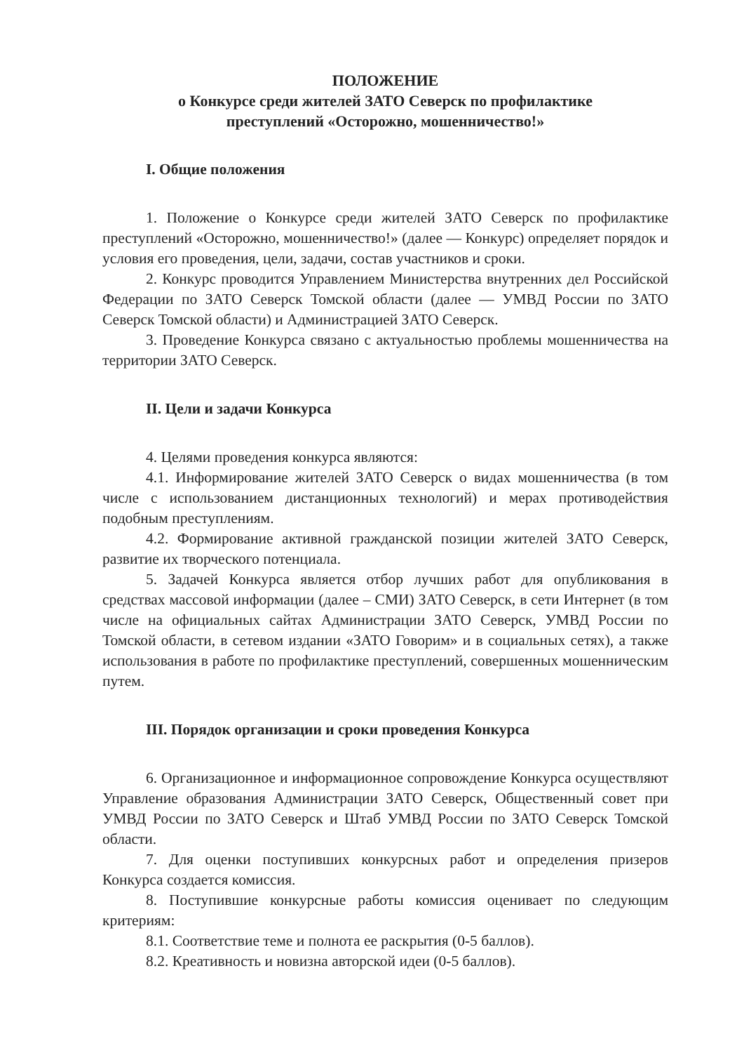ПОЛОЖЕНИЕ
о Конкурсе среди жителей ЗАТО Северск по профилактике
преступлений «Осторожно, мошенничество!»
I. Общие положения
1. Положение о Конкурсе среди жителей ЗАТО Северск по профилактике преступлений «Осторожно, мошенничество!» (далее — Конкурс) определяет порядок и условия его проведения, цели, задачи, состав участников и сроки.
2. Конкурс проводится Управлением Министерства внутренних дел Российской Федерации по ЗАТО Северск Томской области (далее — УМВД России по ЗАТО Северск Томской области) и Администрацией ЗАТО Северск.
3. Проведение Конкурса связано с актуальностью проблемы мошенничества на территории ЗАТО Северск.
II. Цели и задачи Конкурса
4. Целями проведения конкурса являются:
4.1. Информирование жителей ЗАТО Северск о видах мошенничества (в том числе с использованием дистанционных технологий) и мерах противодействия подобным преступлениям.
4.2. Формирование активной гражданской позиции жителей ЗАТО Северск, развитие их творческого потенциала.
5. Задачей Конкурса является отбор лучших работ для опубликования в средствах массовой информации (далее – СМИ) ЗАТО Северск, в сети Интернет (в том числе на официальных сайтах Администрации ЗАТО Северск, УМВД России по Томской области, в сетевом издании «ЗАТО Говорим» и в социальных сетях), а также использования в работе по профилактике преступлений, совершенных мошенническим путем.
III. Порядок организации и сроки проведения Конкурса
6. Организационное и информационное сопровождение Конкурса осуществляют Управление образования Администрации ЗАТО Северск, Общественный совет при УМВД России по ЗАТО Северск и Штаб УМВД России по ЗАТО Северск Томской области.
7. Для оценки поступивших конкурсных работ и определения призеров Конкурса создается комиссия.
8. Поступившие конкурсные работы комиссия оценивает по следующим критериям:
8.1. Соответствие теме и полнота ее раскрытия (0-5 баллов).
8.2. Креативность и новизна авторской идеи (0-5 баллов).